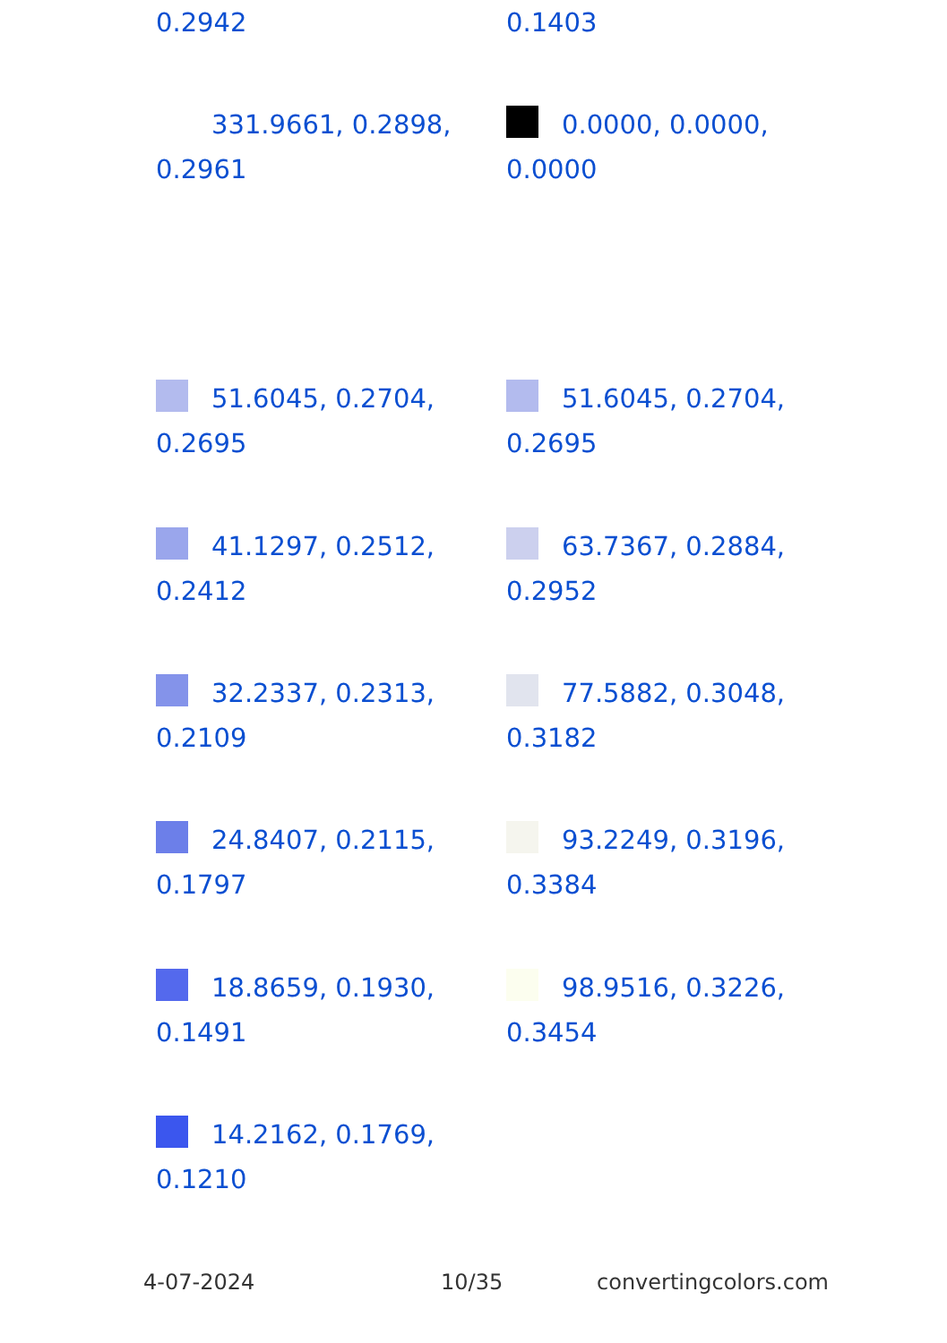0.2942 0.1403
331.9661, 0.2898, 0.2961
0.0000, 0.0000, 0.0000
51.6045, 0.2704, 0.2695
51.6045, 0.2704, 0.2695
41.1297, 0.2512, 0.2412
63.7367, 0.2884, 0.2952
32.2337, 0.2313, 0.2109
77.5882, 0.3048, 0.3182
24.8407, 0.2115, 0.1797
93.2249, 0.3196, 0.3384
18.8659, 0.1930, 0.1491
98.9516, 0.3226, 0.3454
14.2162, 0.1769, 0.1210
4-07-2024 10/35 convertingcolors.com